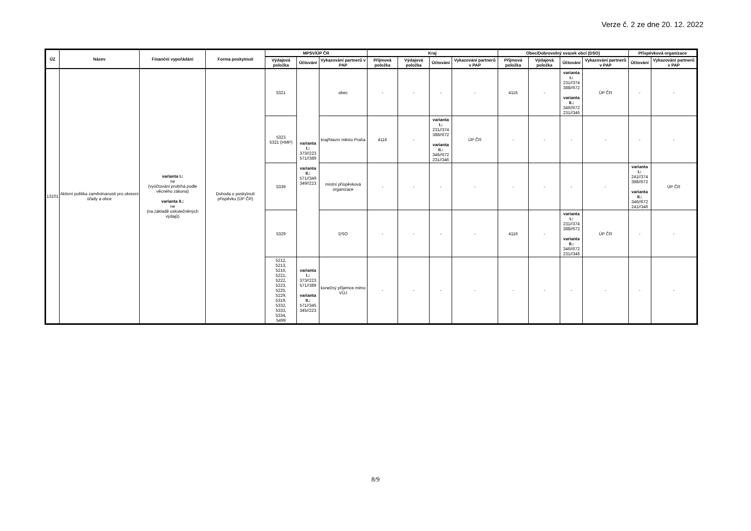Verze č. 2 ze dne 20. 12. 2022
| ÚZ | Název | Finanční vypořádání | Forma poskytnutí | MPSV/ÚP ČR | | | Kraj | | | | Obec/Dobrovolný svazek obcí (DSO) | | | | Příspěvková organizace | |
| --- | --- | --- | --- | --- | --- | --- | --- | --- | --- | --- | --- | --- | --- | --- | --- | --- |
| | | | | Výdajová položka | Účtování | Vykazování partnerů v PAP | Příjmová položka | Výdajová položka | Účtování | Vykazování partnerů v PAP | Příjmová položka | Výdajová položka | Účtování | Vykazování partnerů v PAP | Účtování | Vykazování partnerů v PAP |
| 13101 | Aktivní politika zaměstnanosti pro okresní úřady a obce | varianta I.: ne (vyúčtování probíhá podle věcného zákona) varianta II.: ne (na základě uskutečněných výdajů) | Dohoda o poskytnutí příspěvku (ÚP ČR) | 5321 | varianta I.: 373//223 571//389 varianta II.: 571//349 349//223 | obec | - | - | - | - | 4116 | - | varianta I.: 231//374 388//672 varianta II.: 346//672 231//346 | ÚP ČR | - | - |
| | | | | 5323 5321 (HMP) | | kraj/hlavní město Praha | 4116 | - | varianta I.: 231//374 388//672 varianta II.: 346//672 231//346 | ÚP ČR | - | - | - | - | - | - |
| | | | | 5339 | | místní příspěvková organizace | - | - | - | - | - | - | - | - | varianta I.: 241//374 388//672 varianta II.: 346//672 241//346 | ÚP ČR |
| | | | | 5329 | | DSO | - | - | - | - | 4116 | - | varianta I.: 231//374 388//672 varianta II.: 346//672 231//346 | ÚP ČR | - | - |
| | | | | 5212, 5213, 5216, 5221, 5222, 5223, 5225, 5229, 5319, 5332, 5333, 5334, 5499 | varianta I.: 373//223 571//389 varianta II.: 571//345 345//223 | konečný příjemce mimo VÚJ | - | - | - | - | - | - | - | - | - | - |
8/9